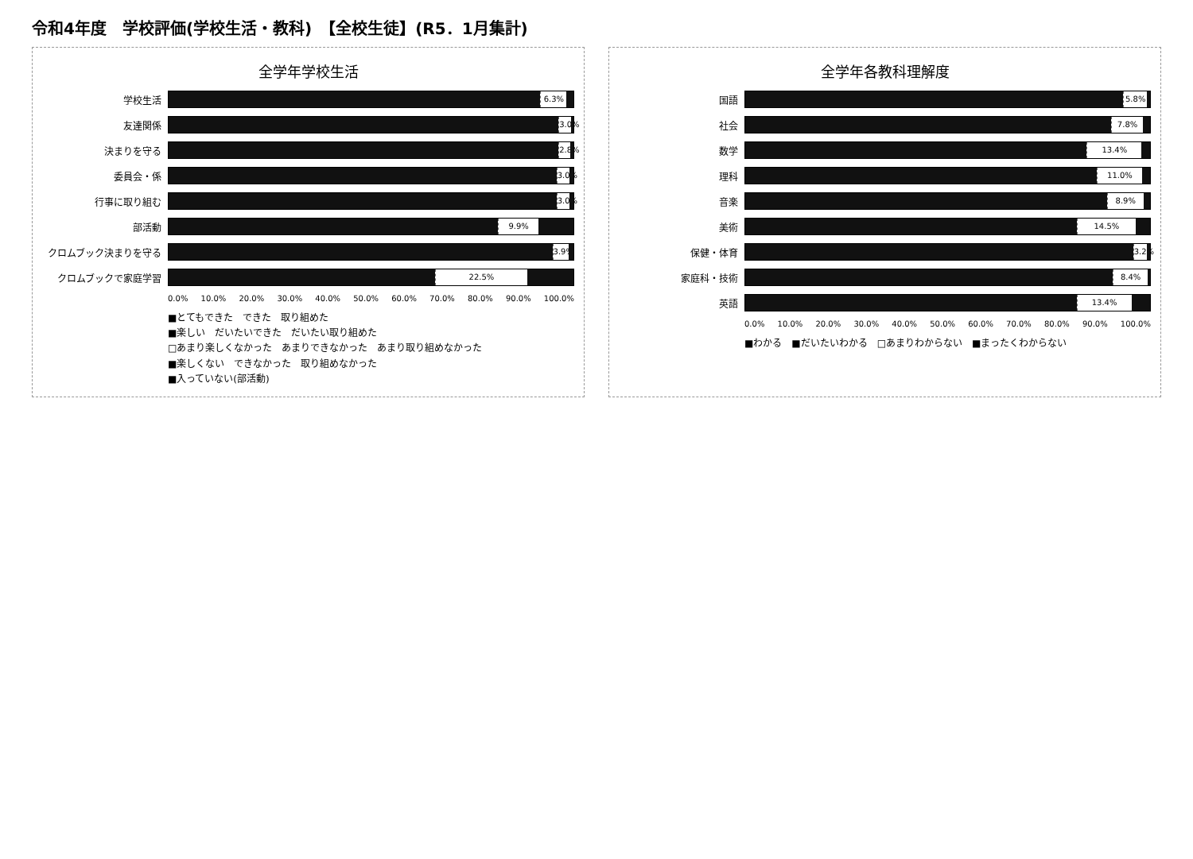令和4年度　学校評価(学校生活・教科)　【全校生徒】(R5．1月集計)
全学年学校生活
学校生活
6.3%
友達関係
3.0%
決まりを守る
2.8%
委員会・係
3.0%
行事に取り組む
3.0%
部活動
9.9%
クロムブック決まりを守る
3.9%
クロムブックで家庭学習
22.5%
0.0% 10.0% 20.0% 30.0% 40.0% 50.0% 60.0% 70.0% 80.0% 90.0% 100.0%
■とてもできた　できた　取り組めた
■楽しい　だいたいできた　だいたい取り組めた
□あまり楽しくなかった　あまりできなかった　あまり取り組めなかった
■楽しくない　できなかった　取り組めなかった
■入っていない(部活動)
全学年各教科理解度
国語
5.8%
社会
7.8%
数学
13.4%
理科
11.0%
音楽
8.9%
美術
14.5%
保健・体育
3.2%
家庭科・技術
8.4%
英語
13.4%
0.0% 10.0% 20.0% 30.0% 40.0% 50.0% 60.0% 70.0% 80.0% 90.0% 100.0%
■わかる　■だいたいわかる　□あまりわからない　■まったくわからない